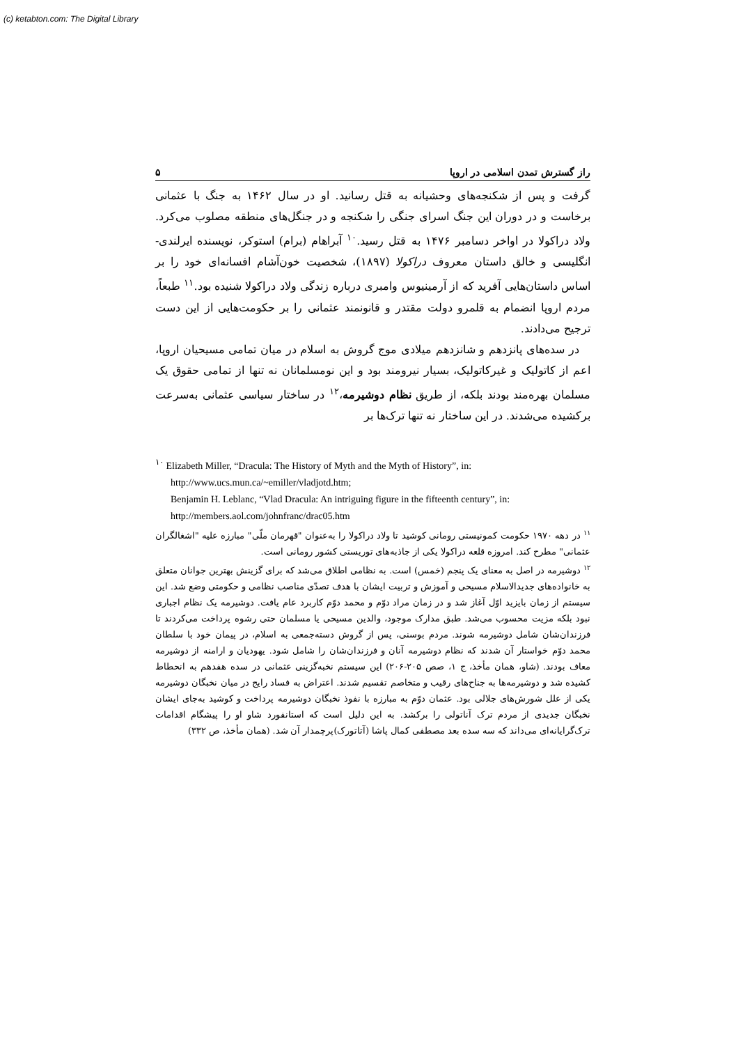(c) ketabton.com: The Digital Library
راز گسترش تمدن اسلامی در اروپا ۵
گرفت و پس از شکنجه‌های وحشیانه به قتل رسانید. او در سال ۱۴۶۲ به جنگ با عثمانی برخاست و در دوران این جنگ اسرای جنگی را شکنجه و در جنگل‌های منطقه مصلوب می‌کرد. ولاد دراکولا در اواخر دسامبر ۱۴۷۶ به قتل رسید.<sup>۱۰</sup> آبراهام (برام) استوکر، نویسنده ایرلندی- انگلیسی و خالق داستان معروف دراکولا (۱۸۹۷)، شخصیت خون‌آشام افسانه‌ای خود را بر اساس داستان‌هایی آفرید که از آرمینیوس وامبری درباره زندگی ولاد دراکولا شنیده بود.<sup>۱۱</sup> طبعاً، مردم اروپا انضمام به قلمرو دولت مقتدر و قانونمند عثمانی را بر حکومت‌هایی از این دست ترجیح می‌دادند.
در سده‌های پانزدهم و شانزدهم میلادی موج گروش به اسلام در میان تمامی مسیحیان اروپا، اعم از کاتولیک و غیرکاتولیک، بسیار نیرومند بود و این نومسلمانان نه تنها از تمامی حقوق یک مسلمان بهره‌مند بودند بلکه، از طریق نظام دوشیرمه،<sup>۱۲</sup> در ساختار سیاسی عثمانی به‌سرعت برکشیده می‌شدند. در این ساختار نه تنها ترک‌ها بر
<sup>۱۰</sup> Elizabeth Miller, “Dracula: The History of Myth and the Myth of History”, in:
http://www.ucs.mun.ca/~emiller/vladjotd.htm;
Benjamin H. Leblanc, “Vlad Dracula: An intriguing figure in the fifteenth century”, in:
http://members.aol.com/johnfranc/drac05.htm
<sup>۱۱</sup> در دهه ۱۹۷۰ حکومت کمونیستی رومانی کوشید تا ولاد دراکولا را به‌عنوان "قهرمان ملّی" مبارزه علیه "اشغالگران عثمانی" مطرح کند. امروزه قلعه دراکولا یکی از جاذبه‌های توریستی کشور رومانی است.
<sup>۱۲</sup> دوشیرمه در اصل به معنای یک پنجم (خمس) است. به نظامی اطلاق می‌شد که برای گزینش بهترین جوانان متعلق به خانواده‌های جدیدالاسلام مسیحی و آموزش و تربیت ایشان با هدف تصدّی مناصب نظامی و حکومتی وضع شد. این سیستم از زمان بایزید اوّل آغاز شد و در زمان مراد دوّم و محمد دوّم کاربرد عام یافت. دوشیرمه یک نظام اجباری نبود بلکه مزیت محسوب می‌شد. طبق مدارک موجود، والدین مسیحی یا مسلمان حتی رشوه پرداخت می‌کردند تا فرزندان‌شان شامل دوشیرمه شوند. مردم بوسنی، پس از گروش دسته‌جمعی به اسلام، در پیمان خود با سلطان محمد دوّم خواستار آن شدند که نظام دوشیرمه آنان و فرزندان‌شان را شامل شود. یهودیان و ارامنه از دوشیرمه معاف بودند. (شاو، همان مأخذ، ج ۱، صص ۲۰۵-۲۰۶) این سیستم نخبه‌گزینی عثمانی در سده هفدهم به انحطاط کشیده شد و دوشیرمه‌ها به جناح‌های رقیب و متخاصم تقسیم شدند. اعتراض به فساد رایج در میان نخبگان دوشیرمه یکی از علل شورش‌های جلالی بود. عثمان دوّم به مبارزه با نفوذ نخبگان دوشیرمه پرداخت و کوشید به‌جای ایشان نخبگان جدیدی از مردم ترک آناتولی را برکشد. به این دلیل است که استانفورد شاو او را پیشگام اقدامات ترک‌گرایانه‌ای می‌داند که سه سده بعد مصطفی کمال پاشا (آتاتورک)پرچمدار آن شد. (همان مأخذ، ص ۳۳۲)